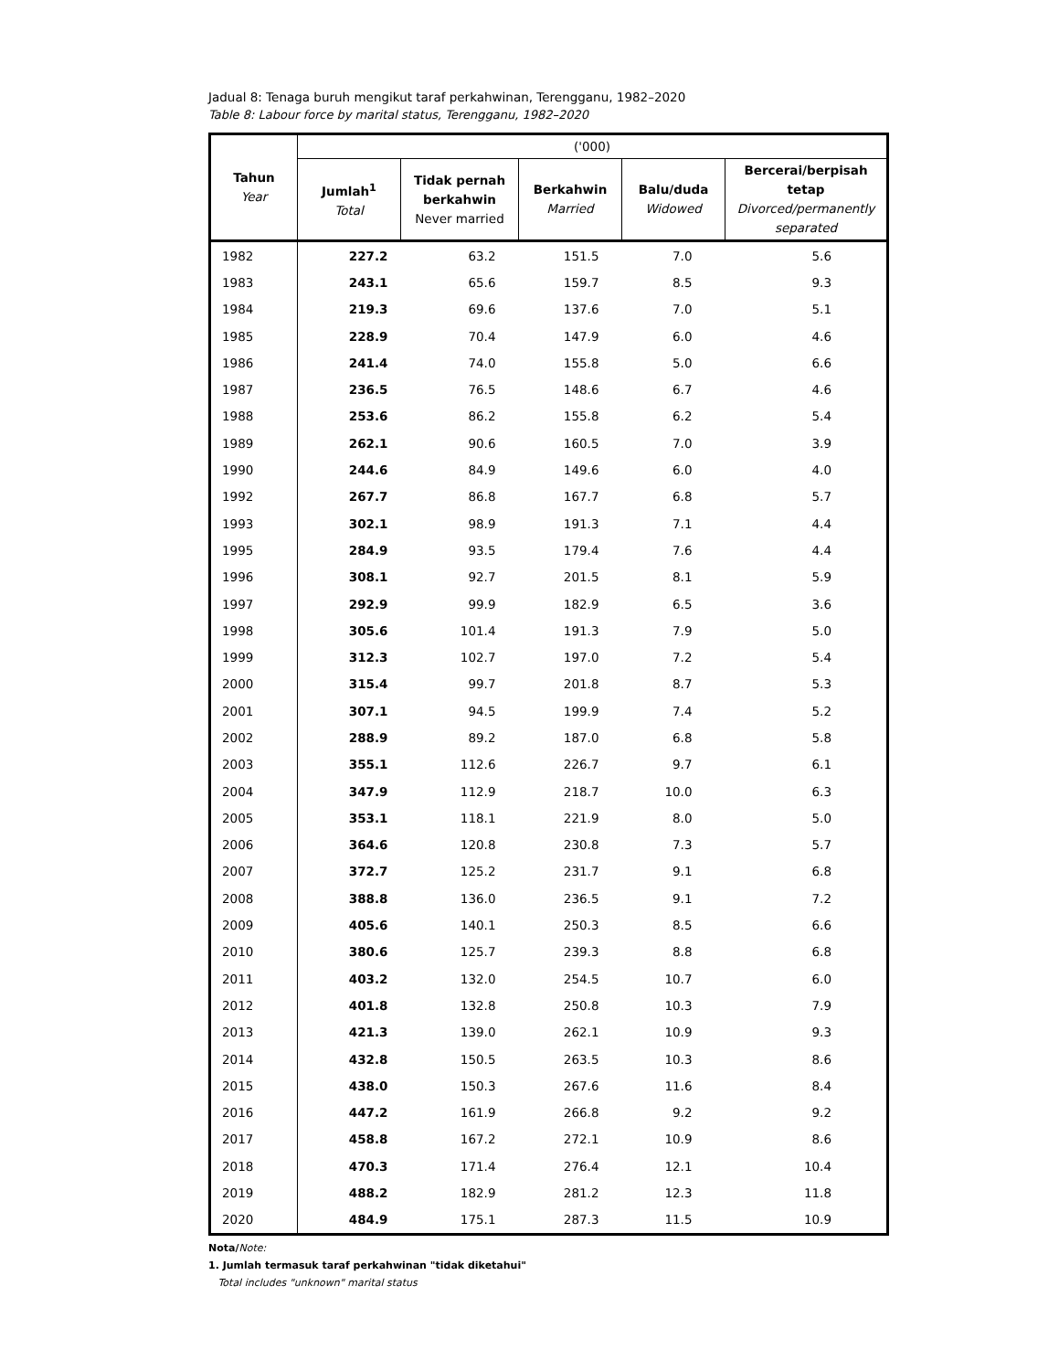Jadual 8: Tenaga buruh mengikut taraf perkahwinan, Terengganu, 1982–2020
Table 8: Labour force by marital status, Terengganu, 1982–2020
| Tahun Year | ('000) | | | | |
| --- | --- | --- | --- | --- | --- |
| | Jumlah<sup>1</sup> Total | Tidak pernah berkahwin Never married | Berkahwin Married | Balu/duda Widowed | Bercerai/berpisah tetap Divorced/permanently separated |
| 1982 | 227.2 | 63.2 | 151.5 | 7.0 | 5.6 |
| 1983 | 243.1 | 65.6 | 159.7 | 8.5 | 9.3 |
| 1984 | 219.3 | 69.6 | 137.6 | 7.0 | 5.1 |
| 1985 | 228.9 | 70.4 | 147.9 | 6.0 | 4.6 |
| 1986 | 241.4 | 74.0 | 155.8 | 5.0 | 6.6 |
| 1987 | 236.5 | 76.5 | 148.6 | 6.7 | 4.6 |
| 1988 | 253.6 | 86.2 | 155.8 | 6.2 | 5.4 |
| 1989 | 262.1 | 90.6 | 160.5 | 7.0 | 3.9 |
| 1990 | 244.6 | 84.9 | 149.6 | 6.0 | 4.0 |
| 1992 | 267.7 | 86.8 | 167.7 | 6.8 | 5.7 |
| 1993 | 302.1 | 98.9 | 191.3 | 7.1 | 4.4 |
| 1995 | 284.9 | 93.5 | 179.4 | 7.6 | 4.4 |
| 1996 | 308.1 | 92.7 | 201.5 | 8.1 | 5.9 |
| 1997 | 292.9 | 99.9 | 182.9 | 6.5 | 3.6 |
| 1998 | 305.6 | 101.4 | 191.3 | 7.9 | 5.0 |
| 1999 | 312.3 | 102.7 | 197.0 | 7.2 | 5.4 |
| 2000 | 315.4 | 99.7 | 201.8 | 8.7 | 5.3 |
| 2001 | 307.1 | 94.5 | 199.9 | 7.4 | 5.2 |
| 2002 | 288.9 | 89.2 | 187.0 | 6.8 | 5.8 |
| 2003 | 355.1 | 112.6 | 226.7 | 9.7 | 6.1 |
| 2004 | 347.9 | 112.9 | 218.7 | 10.0 | 6.3 |
| 2005 | 353.1 | 118.1 | 221.9 | 8.0 | 5.0 |
| 2006 | 364.6 | 120.8 | 230.8 | 7.3 | 5.7 |
| 2007 | 372.7 | 125.2 | 231.7 | 9.1 | 6.8 |
| 2008 | 388.8 | 136.0 | 236.5 | 9.1 | 7.2 |
| 2009 | 405.6 | 140.1 | 250.3 | 8.5 | 6.6 |
| 2010 | 380.6 | 125.7 | 239.3 | 8.8 | 6.8 |
| 2011 | 403.2 | 132.0 | 254.5 | 10.7 | 6.0 |
| 2012 | 401.8 | 132.8 | 250.8 | 10.3 | 7.9 |
| 2013 | 421.3 | 139.0 | 262.1 | 10.9 | 9.3 |
| 2014 | 432.8 | 150.5 | 263.5 | 10.3 | 8.6 |
| 2015 | 438.0 | 150.3 | 267.6 | 11.6 | 8.4 |
| 2016 | 447.2 | 161.9 | 266.8 | 9.2 | 9.2 |
| 2017 | 458.8 | 167.2 | 272.1 | 10.9 | 8.6 |
| 2018 | 470.3 | 171.4 | 276.4 | 12.1 | 10.4 |
| 2019 | 488.2 | 182.9 | 281.2 | 12.3 | 11.8 |
| 2020 | 484.9 | 175.1 | 287.3 | 11.5 | 10.9 |
Nota/Note:
1. Jumlah termasuk taraf perkahwinan "tidak diketahui"
Total includes "unknown" marital status